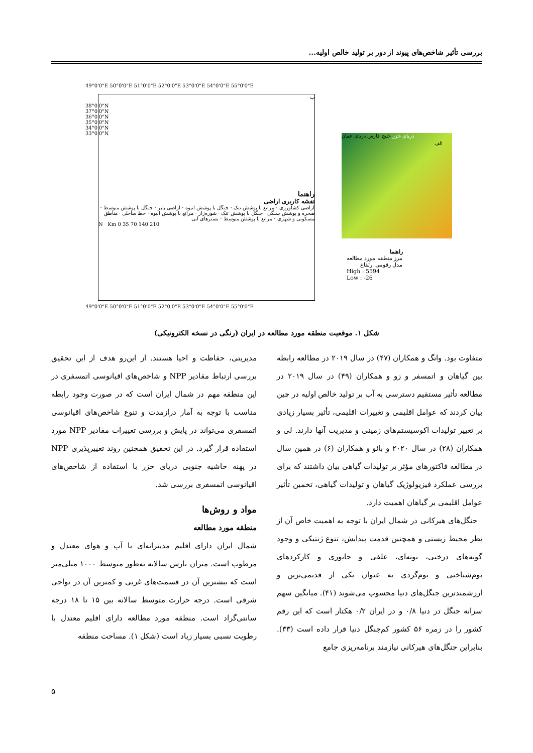بررسی تأثیر شاخص‌های پیوند از دور بر تولید خالص اولیه...
49°0'0"E 50°0'0"E 51°0'0"E 52°0'0"E 53°0'0"E 54°0'0"E 55°0'0"E
ب
راهنما
نقشه کاربری اراضی
اراضی کشاورزی · مراتع با پوشش تنک · جنگل با پوشش انبوه · اراضی بایر · جنگل با پوشش متوسط · صخره و پوشش سنگی · جنگل با پوشش تنک · شوره‌زار · مراتع با پوشش انبوه · خط ساحلی · مناطق مسکونی و شهری · مراتع با پوشش متوسط · بسترهای آبی
N Km 0 35 70 140 210
38°0'0"N 37°0'0"N 36°0'0"N 35°0'0"N 34°0'0"N 33°0'0"N
49°0'0"E 50°0'0"E 51°0'0"E 52°0'0"E 53°0'0"E 54°0'0"E 55°0'0"E
دریای خزر خلیج فارس دریای عمان
الف
راهنما
مرز منطقه مورد مطالعه
مدل رقومی ارتفاع
High : 5594
Low : -26
شکل ۱. موقعیت منطقه مورد مطالعه در ایران (رنگی در نسخه الکترونیکی)
متفاوت بود. وانگ و همکاران (۴۷) در سال ۲۰۱۹ در مطالعه رابطه بین گیاهان و اتمسفر و زو و همکاران (۴۹) در سال ۲۰۱۹ در مطالعه تأثیر مستقیم دسترسی به آب بر تولید خالص اولیه در چین بیان کردند که عوامل اقلیمی و تغییرات اقلیمی، تأثیر بسیار زیادی بر تغییر تولیدات اکوسیستم‌های زمینی و مدیریت آنها دارند. لی و همکاران (۲۸) در سال ۲۰۲۰ و بائو و همکاران (۶) در همین سال در مطالعه فاکتورهای مؤثر بر تولیدات گیاهی بیان داشتند که برای بررسی عملکرد فیزیولوژیک گیاهان و تولیدات گیاهی، تخمین تأثیر عوامل اقلیمی بر گیاهان اهمیت دارد.
جنگل‌های هیرکانی در شمال ایران با توجه به اهمیت خاص آن از نظر محیط زیستی و همچنین قدمت پیدایش، تنوع ژنتیکی و وجود گونه‌های درختی، بوته‌ای، علفی و جانوری و کارکردهای بوم‌شناختی و بوم‌گردی به عنوان یکی از قدیمی‌ترین و ارزشمندترین جنگل‌های دنیا محسوب می‌شوند (۴۱). میانگین سهم سرانه جنگل در دنیا ۰/۸ و در ایران ۰/۲ هکتار است که این رقم کشور را در زمره ۵۶ کشور کم‌جنگل دنیا قرار داده است (۳۳). بنابراین جنگل‌های هیرکانی نیازمند برنامه‌ریزی جامع
مدیریتی، حفاظت و احیا هستند. از این‌رو هدف از این تحقیق بررسی ارتباط مقادیر NPP و شاخص‌های اقیانوسی اتمسفری در این منطقه مهم در شمال ایران است که در صورت وجود رابطه مناسب با توجه به آمار درازمدت و تنوع شاخص‌های اقیانوسی اتمسفری می‌تواند در پایش و بررسی تغییرات مقادیر NPP مورد استفاده قرار گیرد. در این تحقیق همچنین روند تغییرپذیری NPP در پهنه حاشیه جنوبی دریای خزر با استفاده از شاخص‌های اقیانوسی اتمسفری بررسی شد.
مواد و روش‌ها
منطقه مورد مطالعه
شمال ایران دارای اقلیم مدیترانه‌ای با آب و هوای معتدل و مرطوب است. میزان بارش سالانه به‌طور متوسط ۱۰۰۰ میلی‌متر است که بیشترین آن در قسمت‌های غربی و کمترین آن در نواحی شرقی است. درجه حرارت متوسط سالانه بین ۱۵ تا ۱۸ درجه سانتی‌گراد است. منطقه مورد مطالعه دارای اقلیم معتدل با رطوبت نسبی بسیار زیاد است (شکل ۱). مساحت منطقه
۵